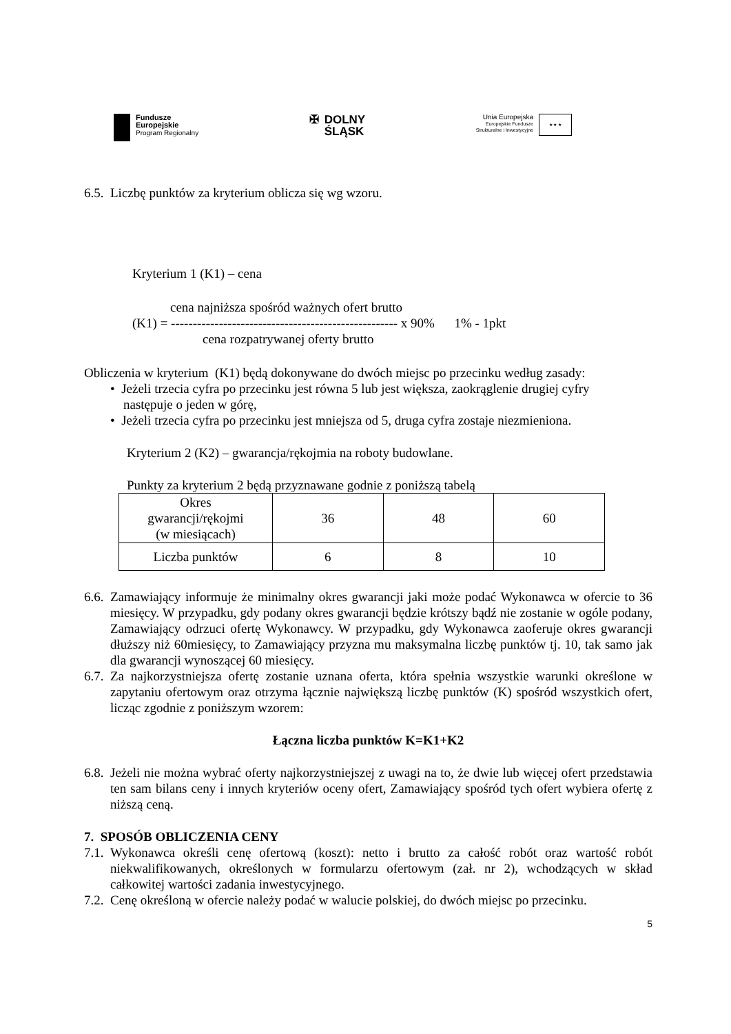Fundusze
Europejskie
Program Regionalny
✠ DOLNY
ŚLĄSK
Unia Europejska
Europejskie Fundusze
Strukturalne i Inwestycyjne
★ ★ ★
6.5. Liczbę punktów za kryterium oblicza się wg wzoru.
Kryterium 1 (K1) – cena
cena najniższa spośród ważnych ofert brutto
(K1) = ---------------------------------------------------- x 90% 1% - 1pkt
cena rozpatrywanej oferty brutto
Obliczenia w kryterium (K1) będą dokonywane do dwóch miejsc po przecinku według zasady:
• Jeżeli trzecia cyfra po przecinku jest równa 5 lub jest większa, zaokrąglenie drugiej cyfry
następuje o jeden w górę,
• Jeżeli trzecia cyfra po przecinku jest mniejsza od 5, druga cyfra zostaje niezmieniona.
Kryterium 2 (K2) – gwarancja/rękojmia na roboty budowlane.
Punkty za kryterium 2 będą przyznawane godnie z poniższą tabelą
| Okres gwarancji/rękojmi (w miesiącach) | 36 | 48 | 60 |
| Liczba punktów | 6 | 8 | 10 |
6.6. Zamawiający informuje że minimalny okres gwarancji jaki może podać Wykonawca w ofercie to 36 miesięcy. W przypadku, gdy podany okres gwarancji będzie krótszy bądź nie zostanie w ogóle podany, Zamawiający odrzuci ofertę Wykonawcy. W przypadku, gdy Wykonawca zaoferuje okres gwarancji dłuższy niż 60miesięcy, to Zamawiający przyzna mu maksymalna liczbę punktów tj. 10, tak samo jak dla gwarancji wynoszącej 60 miesięcy.
6.7. Za najkorzystniejsza ofertę zostanie uznana oferta, która spełnia wszystkie warunki określone w zapytaniu ofertowym oraz otrzyma łącznie największą liczbę punktów (K) spośród wszystkich ofert, licząc zgodnie z poniższym wzorem:
Łączna liczba punktów K=K1+K2
6.8. Jeżeli nie można wybrać oferty najkorzystniejszej z uwagi na to, że dwie lub więcej ofert przedstawia ten sam bilans ceny i innych kryteriów oceny ofert, Zamawiający spośród tych ofert wybiera ofertę z niższą ceną.
7. SPOSÓB OBLICZENIA CENY
7.1. Wykonawca określi cenę ofertową (koszt): netto i brutto za całość robót oraz wartość robót niekwalifikowanych, określonych w formularzu ofertowym (zał. nr 2), wchodzących w skład całkowitej wartości zadania inwestycyjnego.
7.2. Cenę określoną w ofercie należy podać w walucie polskiej, do dwóch miejsc po przecinku.
5